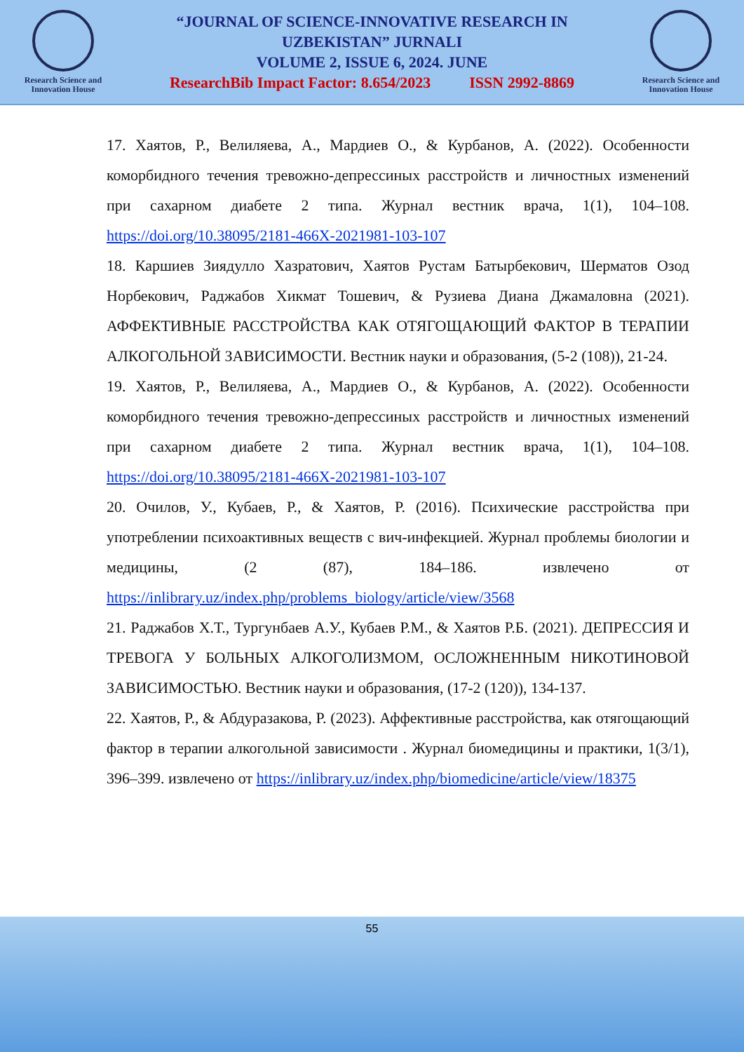Research Science and
Innovation House
“JOURNAL OF SCIENCE-INNOVATIVE RESEARCH IN
UZBEKISTAN” JURNALI
VOLUME 2, ISSUE 6, 2024. JUNE
ResearchBib Impact Factor: 8.654/2023 ISSN 2992-8869
Research Science and
Innovation House
17. Хаятов, Р., Велиляева, А., Мардиев О., & Курбанов, А. (2022). Особенности коморбидного течения тревожно-депрессиных расстройств и личностных изменений при сахарном диабете 2 типа. Журнал вестник врача, 1(1), 104–108. https://doi.org/10.38095/2181-466X-2021981-103-107
18. Каршиев Зиядулло Хазратович, Хаятов Рустам Батырбекович, Шерматов Озод Норбекович, Раджабов Хикмат Тошевич, & Рузиева Диана Джамаловна (2021). АФФЕКТИВНЫЕ РАССТРОЙСТВА КАК ОТЯГОЩАЮЩИЙ ФАКТОР В ТЕРАПИИ АЛКОГОЛЬНОЙ ЗАВИСИМОСТИ. Вестник науки и образования, (5-2 (108)), 21-24.
19. Хаятов, Р., Велиляева, А., Мардиев О., & Курбанов, А. (2022). Особенности коморбидного течения тревожно-депрессиных расстройств и личностных изменений при сахарном диабете 2 типа. Журнал вестник врача, 1(1), 104–108. https://doi.org/10.38095/2181-466X-2021981-103-107
20. Очилов, У., Кубаев, Р., & Хаятов, Р. (2016). Психические расстройства при употреблении психоактивных веществ с вич-инфекцией. Журнал проблемы биологии и медицины, (2 (87), 184–186. извлечено от https://inlibrary.uz/index.php/problems_biology/article/view/3568
21. Раджабов Х.Т., Тургунбаев А.У., Кубаев Р.М., & Хаятов Р.Б. (2021). ДЕПРЕССИЯ И ТРЕВОГА У БОЛЬНЫХ АЛКОГОЛИЗМОМ, ОСЛОЖНЕННЫМ НИКОТИНОВОЙ ЗАВИСИМОСТЬЮ. Вестник науки и образования, (17-2 (120)), 134-137.
22. Хаятов, Р., & Абдуразакова, Р. (2023). Аффективные расстройства, как отягощающий фактор в терапии алкогольной зависимости . Журнал биомедицины и практики, 1(3/1), 396–399. извлечено от https://inlibrary.uz/index.php/biomedicine/article/view/18375
55